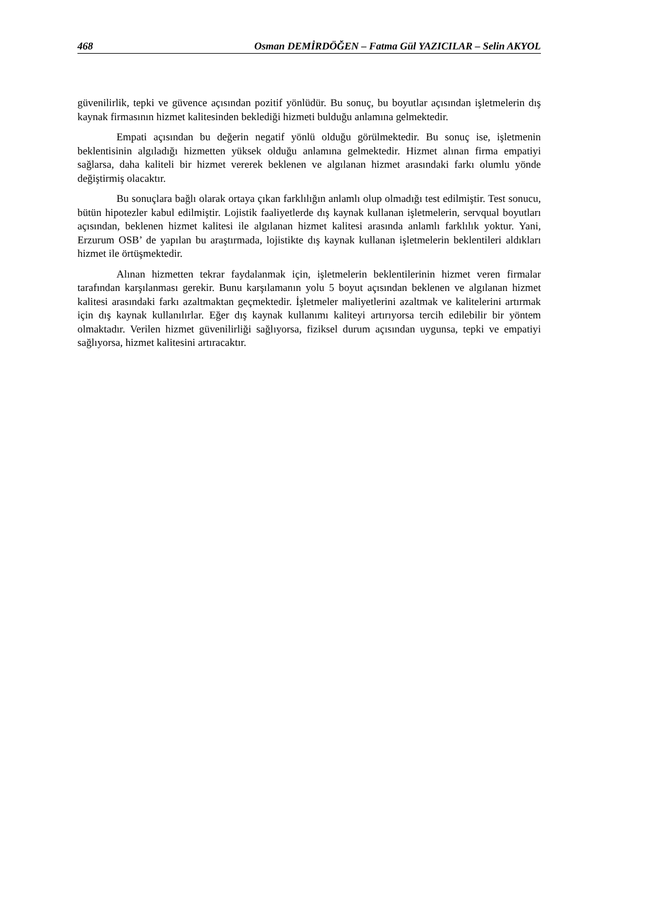468 Osman DEMİRDÖĞEN – Fatma Gül YAZICILAR – Selin AKYOL
güvenilirlik, tepki ve güvence açısından pozitif yönlüdür. Bu sonuç, bu boyutlar açısından işletmelerin dış kaynak firmasının hizmet kalitesinden beklediği hizmeti bulduğu anlamına gelmektedir.
Empati açısından bu değerin negatif yönlü olduğu görülmektedir. Bu sonuç ise, işletmenin beklentisinin algıladığı hizmetten yüksek olduğu anlamına gelmektedir. Hizmet alınan firma empatiyi sağlarsa, daha kaliteli bir hizmet vererek beklenen ve algılanan hizmet arasındaki farkı olumlu yönde değiştirmiş olacaktır.
Bu sonuçlara bağlı olarak ortaya çıkan farklılığın anlamlı olup olmadığı test edilmiştir. Test sonucu, bütün hipotezler kabul edilmiştir. Lojistik faaliyetlerde dış kaynak kullanan işletmelerin, servqual boyutları açısından, beklenen hizmet kalitesi ile algılanan hizmet kalitesi arasında anlamlı farklılık yoktur. Yani, Erzurum OSB’ de yapılan bu araştırmada, lojistikte dış kaynak kullanan işletmelerin beklentileri aldıkları hizmet ile örtüşmektedir.
Alınan hizmetten tekrar faydalanmak için, işletmelerin beklentilerinin hizmet veren firmalar tarafından karşılanması gerekir. Bunu karşılamanın yolu 5 boyut açısından beklenen ve algılanan hizmet kalitesi arasındaki farkı azaltmaktan geçmektedir. İşletmeler maliyetlerini azaltmak ve kalitelerini artırmak için dış kaynak kullanılırlar. Eğer dış kaynak kullanımı kaliteyi artırıyorsa tercih edilebilir bir yöntem olmaktadır. Verilen hizmet güvenilirliği sağlıyorsa, fiziksel durum açısından uygunsa, tepki ve empatiyi sağlıyorsa, hizmet kalitesini artıracaktır.